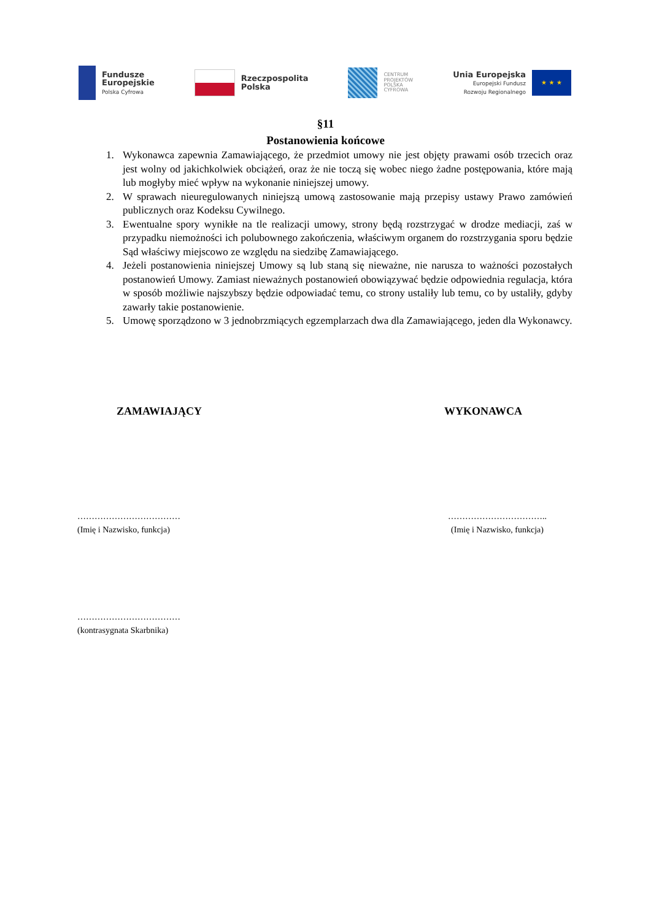Fundusze
Europejskie
Polska Cyfrowa
Rzeczpospolita
Polska
CENTRUM
PROJEKTÓW
POLSKA
CYFROWA
Unia Europejska
Europejski Fundusz
Rozwoju Regionalnego
★ ★ ★
§11
Postanowienia końcowe
1. Wykonawca zapewnia Zamawiającego, że przedmiot umowy nie jest objęty prawami osób trzecich oraz jest wolny od jakichkolwiek obciążeń, oraz że nie toczą się wobec niego żadne postępowania, które mają lub mogłyby mieć wpływ na wykonanie niniejszej umowy.
2. W sprawach nieuregulowanych niniejszą umową zastosowanie mają przepisy ustawy Prawo zamówień publicznych oraz Kodeksu Cywilnego.
3. Ewentualne spory wynikłe na tle realizacji umowy, strony będą rozstrzygać w drodze mediacji, zaś w przypadku niemożności ich polubownego zakończenia, właściwym organem do rozstrzygania sporu będzie Sąd właściwy miejscowo ze względu na siedzibę Zamawiającego.
4. Jeżeli postanowienia niniejszej Umowy są lub staną się nieważne, nie narusza to ważności pozostałych postanowień Umowy. Zamiast nieważnych postanowień obowiązywać będzie odpowiednia regulacja, która w sposób możliwie najszybszy będzie odpowiadać temu, co strony ustaliły lub temu, co by ustaliły, gdyby zawarły takie postanowienie.
5. Umowę sporządzono w 3 jednobrzmiących egzemplarzach dwa dla Zamawiającego, jeden dla Wykonawcy.
ZAMAWIAJĄCY WYKONAWCA
………………………………
(Imię i Nazwisko, funkcja)
……………………………..
(Imię i Nazwisko, funkcja)
………………………………
(kontrasygnata Skarbnika)